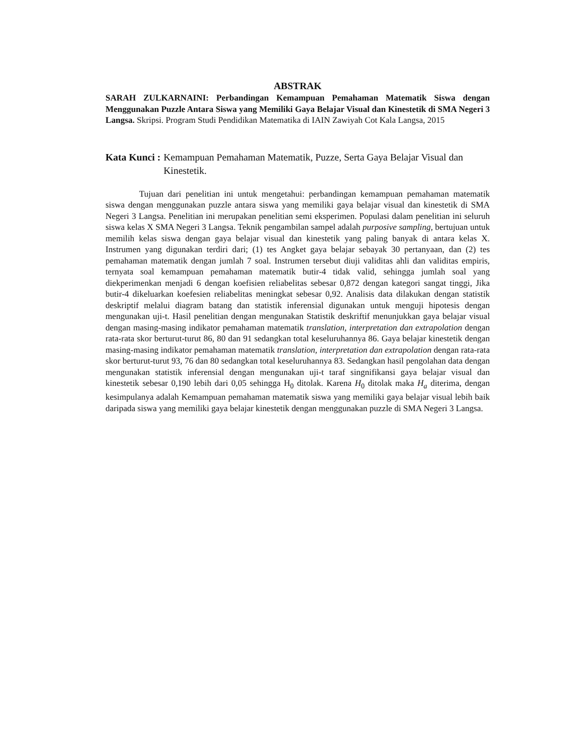ABSTRAK
SARAH ZULKARNAINI: Perbandingan Kemampuan Pemahaman Matematik Siswa dengan Menggunakan Puzzle Antara Siswa yang Memiliki Gaya Belajar Visual dan Kinestetik di SMA Negeri 3 Langsa. Skripsi. Program Studi Pendidikan Matematika di IAIN Zawiyah Cot Kala Langsa, 2015
Kata Kunci : Kemampuan Pemahaman Matematik, Puzze, Serta Gaya Belajar Visual dan Kinestetik.
Tujuan dari penelitian ini untuk mengetahui: perbandingan kemampuan pemahaman matematik siswa dengan menggunakan puzzle antara siswa yang memiliki gaya belajar visual dan kinestetik di SMA Negeri 3 Langsa. Penelitian ini merupakan penelitian semi eksperimen. Populasi dalam penelitian ini seluruh siswa kelas X SMA Negeri 3 Langsa. Teknik pengambilan sampel adalah purposive sampling, bertujuan untuk memilih kelas siswa dengan gaya belajar visual dan kinestetik yang paling banyak di antara kelas X. Instrumen yang digunakan terdiri dari; (1) tes Angket gaya belajar sebayak 30 pertanyaan, dan (2) tes pemahaman matematik dengan jumlah 7 soal. Instrumen tersebut diuji validitas ahli dan validitas empiris, ternyata soal kemampuan pemahaman matematik butir-4 tidak valid, sehingga jumlah soal yang diekperimenkan menjadi 6 dengan koefisien reliabelitas sebesar 0,872 dengan kategori sangat tinggi, Jika butir-4 dikeluarkan koefesien reliabelitas meningkat sebesar 0,92. Analisis data dilakukan dengan statistik deskriptif melalui diagram batang dan statistik inferensial digunakan untuk menguji hipotesis dengan mengunakan uji-t. Hasil penelitian dengan mengunakan Statistik deskriftif menunjukkan gaya belajar visual dengan masing-masing indikator pemahaman matematik translation, interpretation dan extrapolation dengan rata-rata skor berturut-turut 86, 80 dan 91 sedangkan total keseluruhannya 86. Gaya belajar kinestetik dengan masing-masing indikator pemahaman matematik translation, interpretation dan extrapolation dengan rata-rata skor berturut-turut 93, 76 dan 80 sedangkan total keseluruhannya 83. Sedangkan hasil pengolahan data dengan mengunakan statistik inferensial dengan mengunakan uji-t taraf singnifikansi gaya belajar visual dan kinestetik sebesar 0,190 lebih dari 0,05 sehingga H<sub>0</sub> ditolak. Karena H<sub>0</sub> ditolak maka H<sub>a</sub> diterima, dengan kesimpulanya adalah Kemampuan pemahaman matematik siswa yang memiliki gaya belajar visual lebih baik daripada siswa yang memiliki gaya belajar kinestetik dengan menggunakan puzzle di SMA Negeri 3 Langsa.